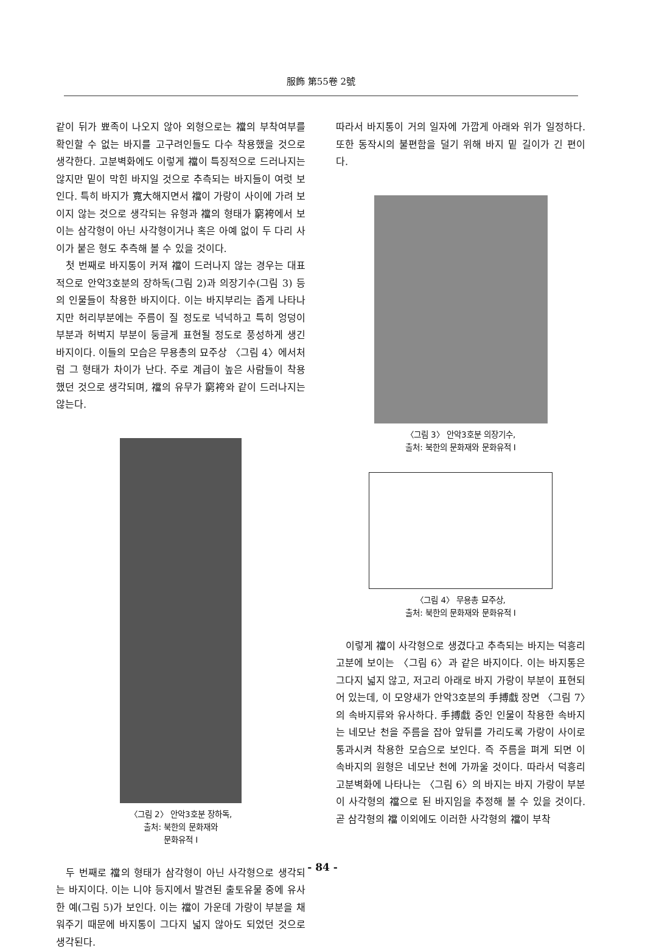服飾 第55卷 2號
같이 뒤가 뾰족이 나오지 않아 외형으로는 襠의 부착여부를 확인할 수 없는 바지를 고구려인들도 다수 착용했을 것으로 생각한다. 고분벽화에도 이렇게 襠이 특징적으로 드러나지는 않지만 밑이 막힌 바지일 것으로 추측되는 바지들이 여럿 보인다. 특히 바지가 寬大해지면서 襠이 가랑이 사이에 가려 보이지 않는 것으로 생각되는 유형과 襠의 형태가 窮袴에서 보이는 삼각형이 아닌 사각형이거나 혹은 아예 없이 두 다리 사이가 붙은 형도 추측해 볼 수 있을 것이다.
첫 번째로 바지통이 커져 襠이 드러나지 않는 경우는 대표적으로 안악3호분의 장하독(그림 2)과 의장기수(그림 3) 등의 인물들이 착용한 바지이다. 이는 바지부리는 좁게 나타나지만 허리부분에는 주름이 질 정도로 넉넉하고 특히 엉덩이 부분과 허벅지 부분이 둥글게 표현될 정도로 풍성하게 생긴 바지이다. 이들의 모습은 무용총의 묘주상 〈그림 4〉에서처럼 그 형태가 차이가 난다. 주로 계급이 높은 사람들이 착용했던 것으로 생각되며, 襠의 유무가 窮袴와 같이 드러나지는 않는다.
〈그림 2〉 안악3호분 장하독,
출처: 북한의 문화재와
문화유적 I
두 번째로 襠의 형태가 삼각형이 아닌 사각형으로 생각되는 바지이다. 이는 니야 등지에서 발견된 출토유물 중에 유사한 예(그림 5)가 보인다. 이는 襠이 가운데 가랑이 부분을 채워주기 때문에 바지통이 그다지 넓지 않아도 되었던 것으로 생각된다.
따라서 바지통이 거의 일자에 가깝게 아래와 위가 일정하다. 또한 동작시의 불편함을 덜기 위해 바지 밑 길이가 긴 편이다.
〈그림 3〉 안악3호분 의장기수,
출처: 북한의 문화재와 문화유적 I
〈그림 4〉 무용총 묘주상,
출처: 북한의 문화재와 문화유적 I
이렇게 襠이 사각형으로 생겼다고 추측되는 바지는 덕흥리 고분에 보이는 〈그림 6〉과 같은 바지이다. 이는 바지통은 그다지 넓지 않고, 저고리 아래로 바지 가랑이 부분이 표현되어 있는데, 이 모양새가 안악3호분의 手搏戱 장면 〈그림 7〉의 속바지류와 유사하다. 手搏戱 중인 인물이 착용한 속바지는 네모난 천을 주름을 잡아 앞뒤를 가리도록 가랑이 사이로 통과시켜 착용한 모습으로 보인다. 즉 주름을 펴게 되면 이 속바지의 원형은 네모난 천에 가까울 것이다. 따라서 덕흥리 고분벽화에 나타나는 〈그림 6〉의 바지는 바지 가랑이 부분이 사각형의 襠으로 된 바지임을 추정해 볼 수 있을 것이다. 곧 삼각형의 襠 이외에도 이러한 사각형의 襠이 부착
- 84 -